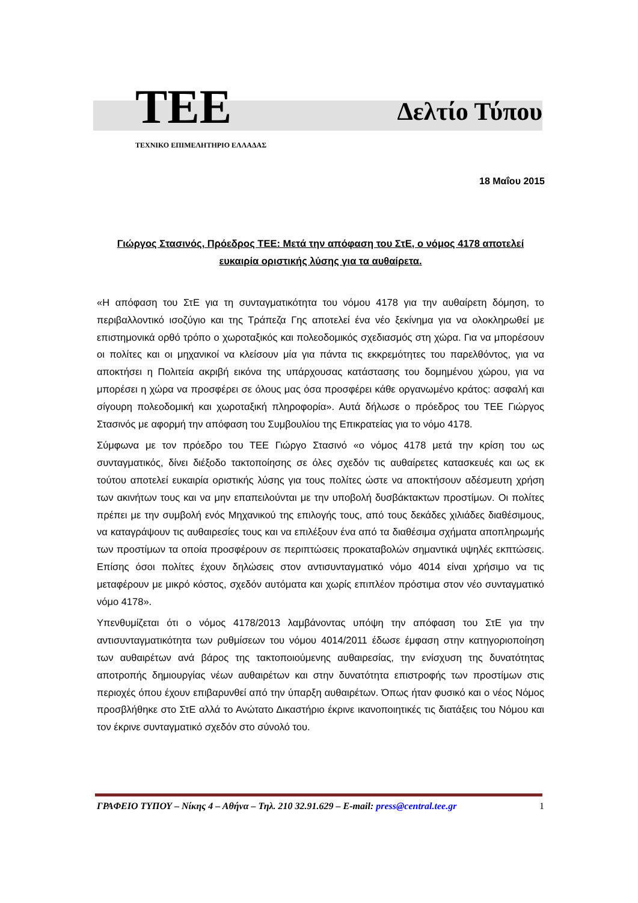TEE Δελτίο Τύπου
ΤΕΧΝΙΚΟ ΕΠΙΜΕΛΗΤΗΡΙΟ ΕΛΛΑΔΑΣ
18 Μαΐου 2015
Γιώργος Στασινός, Πρόεδρος ΤΕΕ: Μετά την απόφαση του ΣτΕ, ο νόμος 4178 αποτελεί ευκαιρία οριστικής λύσης για τα αυθαίρετα.
«Η απόφαση του ΣτΕ για τη συνταγματικότητα του νόμου 4178 για την αυθαίρετη δόμηση, το περιβαλλοντικό ισοζύγιο και της Τράπεζα Γης αποτελεί ένα νέο ξεκίνημα για να ολοκληρωθεί με επιστημονικά ορθό τρόπο ο χωροταξικός και πολεοδομικός σχεδιασμός στη χώρα. Για να μπορέσουν οι πολίτες και οι μηχανικοί να κλείσουν μία για πάντα τις εκκρεμότητες του παρελθόντος, για να αποκτήσει η Πολιτεία ακριβή εικόνα της υπάρχουσας κατάστασης του δομημένου χώρου, για να μπορέσει η χώρα να προσφέρει σε όλους μας όσα προσφέρει κάθε οργανωμένο κράτος: ασφαλή και σίγουρη πολεοδομική και χωροταξική πληροφορία». Αυτά δήλωσε ο πρόεδρος του ΤΕΕ Γιώργος Στασινός με αφορμή την απόφαση του Συμβουλίου της Επικρατείας για το νόμο 4178.
Σύμφωνα με τον πρόεδρο του ΤΕΕ Γιώργο Στασινό «ο νόμος 4178 μετά την κρίση του ως συνταγματικός, δίνει διέξοδο τακτοποίησης σε όλες σχεδόν τις αυθαίρετες κατασκευές και ως εκ τούτου αποτελεί ευκαιρία οριστικής λύσης για τους πολίτες ώστε να αποκτήσουν αδέσμευτη χρήση των ακινήτων τους και να μην επαπειλούνται με την υποβολή δυσβάκτακτων προστίμων. Οι πολίτες πρέπει με την συμβολή ενός Μηχανικού της επιλογής τους, από τους δεκάδες χιλιάδες διαθέσιμους, να καταγράψουν τις αυθαιρεσίες τους και να επιλέξουν ένα από τα διαθέσιμα σχήματα αποπληρωμής των προστίμων τα οποία προσφέρουν σε περιπτώσεις προκαταβολών σημαντικά υψηλές εκπτώσεις. Επίσης όσοι πολίτες έχουν δηλώσεις στον αντισυνταγματικό νόμο 4014 είναι χρήσιμο να τις μεταφέρουν με μικρό κόστος, σχεδόν αυτόματα και χωρίς επιπλέον πρόστιμα στον νέο συνταγματικό νόμο 4178».
Υπενθυμίζεται ότι ο νόμος 4178/2013 λαμβάνοντας υπόψη την απόφαση του ΣτΕ για την αντισυνταγματικότητα των ρυθμίσεων του νόμου 4014/2011 έδωσε έμφαση στην κατηγοριοποίηση των αυθαιρέτων ανά βάρος της τακτοποιούμενης αυθαιρεσίας, την ενίσχυση της δυνατότητας αποτροπής δημιουργίας νέων αυθαιρέτων και στην δυνατότητα επιστροφής των προστίμων στις περιοχές όπου έχουν επιβαρυνθεί από την ύπαρξη αυθαιρέτων. Όπως ήταν φυσικό και ο νέος Νόμος προσβλήθηκε στο ΣτΕ αλλά το Ανώτατο Δικαστήριο έκρινε ικανοποιητικές τις διατάξεις του Νόμου και τον έκρινε συνταγματικό σχεδόν στο σύνολό του.
ΓΡΑΦΕΙΟ ΤΥΠΟΥ – Νίκης 4 – Αθήνα – Τηλ. 210 32.91.629 – E-mail: press@central.tee.gr 1